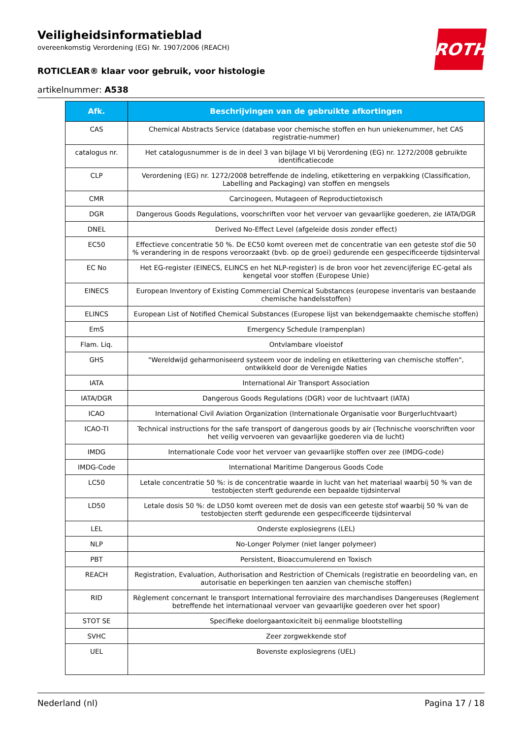ROTH
Veiligheidsinformatieblad
overeenkomstig Verordening (EG) Nr. 1907/2006 (REACH)
ROTICLEAR® klaar voor gebruik, voor histologie
artikelnummer: A538
| Afk. | Beschrijvingen van de gebruikte afkortingen |
| --- | --- |
| CAS | Chemical Abstracts Service (database voor chemische stoffen en hun uniekenummer, het CAS registratie-nummer) |
| catalogus nr. | Het catalogusnummer is de in deel 3 van bijlage VI bij Verordening (EG) nr. 1272/2008 gebruikte identificatiecode |
| CLP | Verordening (EG) nr. 1272/2008 betreffende de indeling, etikettering en verpakking (Classification, Labelling and Packaging) van stoffen en mengsels |
| CMR | Carcinogeen, Mutageen of Reproductietoxisch |
| DGR | Dangerous Goods Regulations, voorschriften voor het vervoer van gevaarlijke goederen, zie IATA/DGR |
| DNEL | Derived No-Effect Level (afgeleide dosis zonder effect) |
| EC50 | Effectieve concentratie 50 %. De EC50 komt overeen met de concentratie van een geteste stof die 50 % verandering in de respons veroorzaakt (bvb. op de groei) gedurende een gespecificeerde tijdsinterval |
| EC No | Het EG-register (EINECS, ELINCS en het NLP-register) is de bron voor het zevencijferige EC-getal als kengetal voor stoffen (Europese Unie) |
| EINECS | European Inventory of Existing Commercial Chemical Substances (europese inventaris van bestaande chemische handelsstoffen) |
| ELINCS | European List of Notified Chemical Substances (Europese lijst van bekendgemaakte chemische stoffen) |
| EmS | Emergency Schedule (rampenplan) |
| Flam. Liq. | Ontvlambare vloeistof |
| GHS | "Wereldwijd geharmoniseerd systeem voor de indeling en etikettering van chemische stoffen", ontwikkeld door de Verenigde Naties |
| IATA | International Air Transport Association |
| IATA/DGR | Dangerous Goods Regulations (DGR) voor de luchtvaart (IATA) |
| ICAO | International Civil Aviation Organization (Internationale Organisatie voor Burgerluchtvaart) |
| ICAO-TI | Technical instructions for the safe transport of dangerous goods by air (Technische voorschriften voor het veilig vervoeren van gevaarlijke goederen via de lucht) |
| IMDG | Internationale Code voor het vervoer van gevaarlijke stoffen over zee (IMDG-code) |
| IMDG-Code | International Maritime Dangerous Goods Code |
| LC50 | Letale concentratie 50 %: is de concentratie waarde in lucht van het materiaal waarbij 50 % van de testobjecten sterft gedurende een bepaalde tijdsinterval |
| LD50 | Letale dosis 50 %: de LD50 komt overeen met de dosis van een geteste stof waarbij 50 % van de testobjecten sterft gedurende een gespecificeerde tijdsinterval |
| LEL | Onderste explosiegrens (LEL) |
| NLP | No-Longer Polymer (niet langer polymeer) |
| PBT | Persistent, Bioaccumulerend en Toxisch |
| REACH | Registration, Evaluation, Authorisation and Restriction of Chemicals (registratie en beoordeling van, en autorisatie en beperkingen ten aanzien van chemische stoffen) |
| RID | Règlement concernant le transport International ferroviaire des marchandises Dangereuses (Reglement betreffende het internationaal vervoer van gevaarlijke goederen over het spoor) |
| STOT SE | Specifieke doelorgaantoxiciteit bij eenmalige blootstelling |
| SVHC | Zeer zorgwekkende stof |
| UEL | Bovenste explosiegrens (UEL) |
Nederland (nl) Pagina 17 / 18